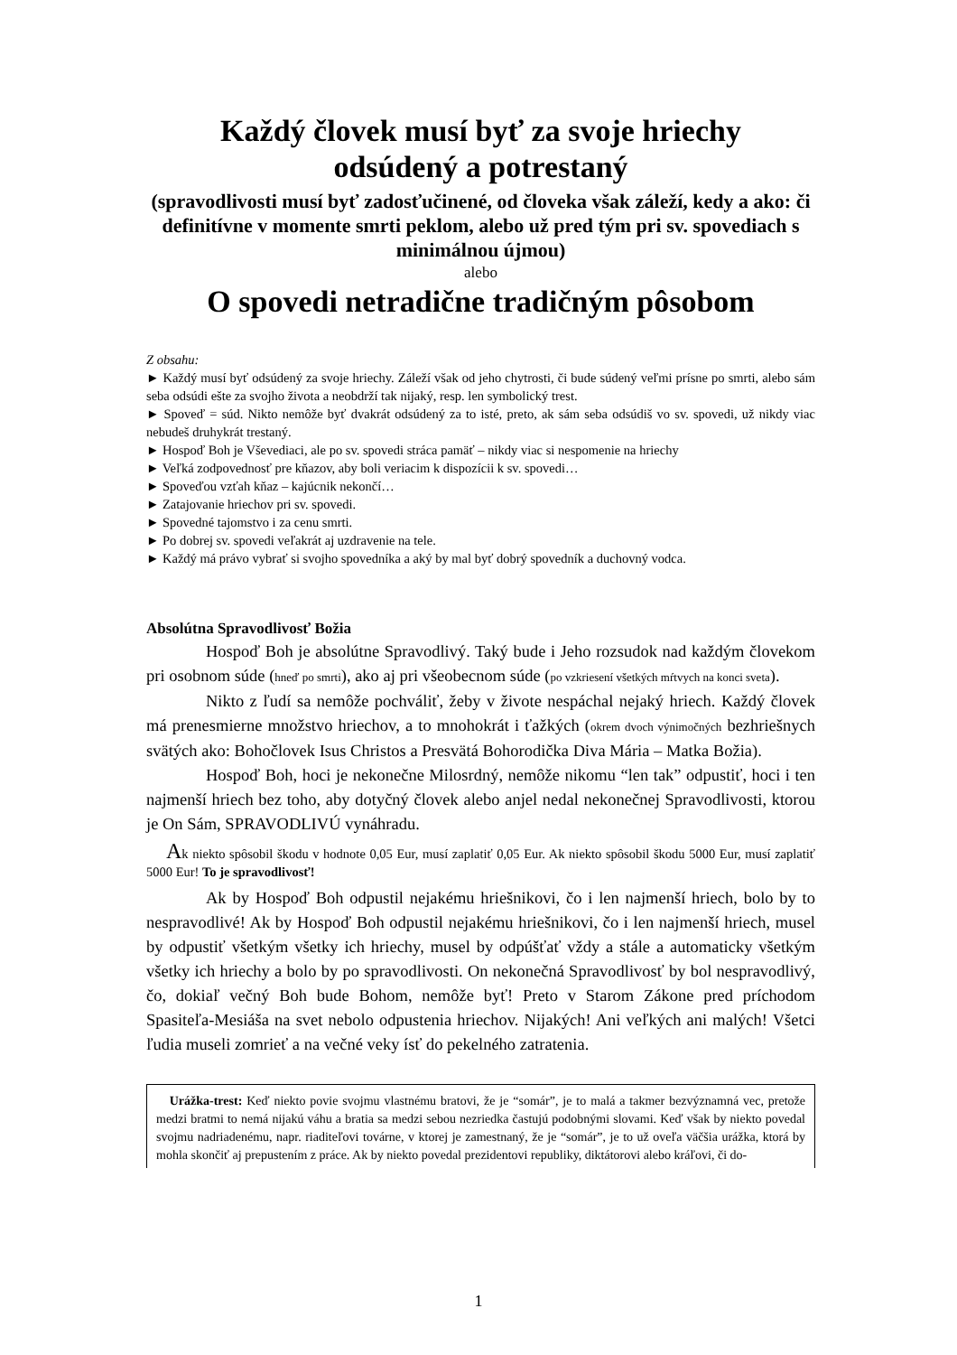Každý človek musí byť za svoje hriechy
odsúdený a potrestaný
(spravodlivosti musí byť zadosťučinené, od človeka však záleží, kedy a ako: či definitívne v momente smrti peklom, alebo už pred tým pri sv. spovediach s minimálnou újmou)
alebo
O spovedi netradične tradičným pôsobom
Z obsahu:
► Každý musí byť odsúdený za svoje hriechy. Záleží však od jeho chytrosti, či bude súdený veľmi prísne po smrti, alebo sám seba odsúdi ešte za svojho života a neobdrží tak nijaký, resp. len symbolický trest.
► Spoveď = súd. Nikto nemôže byť dvakrát odsúdený za to isté, preto, ak sám seba odsúdiš vo sv. spovedi, už nikdy viac nebudeš druhykrát trestaný.
► Hospoď Boh je Vševediaci, ale po sv. spovedi stráca pamäť – nikdy viac si nespomenie na hriechy
► Veľká zodpovednosť pre kňazov, aby boli veriacim k dispozícii k sv. spovedi…
► Spoveďou vzťah kňaz – kajúcnik nekončí…
► Zatajovanie hriechov pri sv. spovedi.
► Spovedné tajomstvo i za cenu smrti.
► Po dobrej sv. spovedi veľakrát aj uzdravenie na tele.
► Každý má právo vybrať si svojho spovedníka a aký by mal byť dobrý spovedník a duchovný vodca.
Absolútna Spravodlivosť Božia
Hospoď Boh je absolútne Spravodlivý. Taký bude i Jeho rozsudok nad každým človekom pri osobnom súde (hneď po smrti), ako aj pri všeobecnom súde (po vzkriesení všetkých mŕtvych na konci sveta).
Nikto z ľudí sa nemôže pochváliť, žeby v živote nespáchal nejaký hriech. Každý človek má prenesmierne množstvo hriechov, a to mnohokrát i ťažkých (okrem dvoch výnimočných bezhriešnych svätých ako: Bohočlovek Isus Christos a Presvätá Bohorodička Diva Mária – Matka Božia).
Hospoď Boh, hoci je nekonečne Milosrdný, nemôže nikomu “len tak” odpustiť, hoci i ten najmenší hriech bez toho, aby dotyčný človek alebo anjel nedal nekonečnej Spravodlivosti, ktorou je On Sám, SPRAVODLIVÚ vynáhradu.
Ak niekto spôsobil škodu v hodnote 0,05 Eur, musí zaplatiť 0,05 Eur. Ak niekto spôsobil škodu 5000 Eur, musí zaplatiť 5000 Eur! To je spravodlivosť!
Ak by Hospoď Boh odpustil nejakému hriešnikovi, čo i len najmenší hriech, bolo by to nespravodlivé! Ak by Hospoď Boh odpustil nejakému hriešnikovi, čo i len najmenší hriech, musel by odpustiť všetkým všetky ich hriechy, musel by odpúšťať vždy a stále a automaticky všetkým všetky ich hriechy a bolo by po spravodlivosti. On nekonečná Spravodlivosť by bol nespravodlivý, čo, dokiaľ večný Boh bude Bohom, nemôže byť! Preto v Starom Zákone pred príchodom Spasiteľa-Mesiáša na svet nebolo odpustenia hriechov. Nijakých! Ani veľkých ani malých! Všetci ľudia museli zomrieť a na večné veky ísť do pekelného zatratenia.
Urážka-trest: Keď niekto povie svojmu vlastnému bratovi, že je “somár”, je to malá a takmer bezvýznamná vec, pretože medzi bratmi to nemá nijakú váhu a bratia sa medzi sebou nezriedka častujú podobnými slovami. Keď však by niekto povedal svojmu nadriadenému, napr. riaditeľovi továrne, v ktorej je zamestnaný, že je “somár”, je to už oveľa väčšia urážka, ktorá by mohla skončiť aj prepustením z práce. Ak by niekto povedal prezidentovi republiky, diktátorovi alebo kráľovi, či do-
1